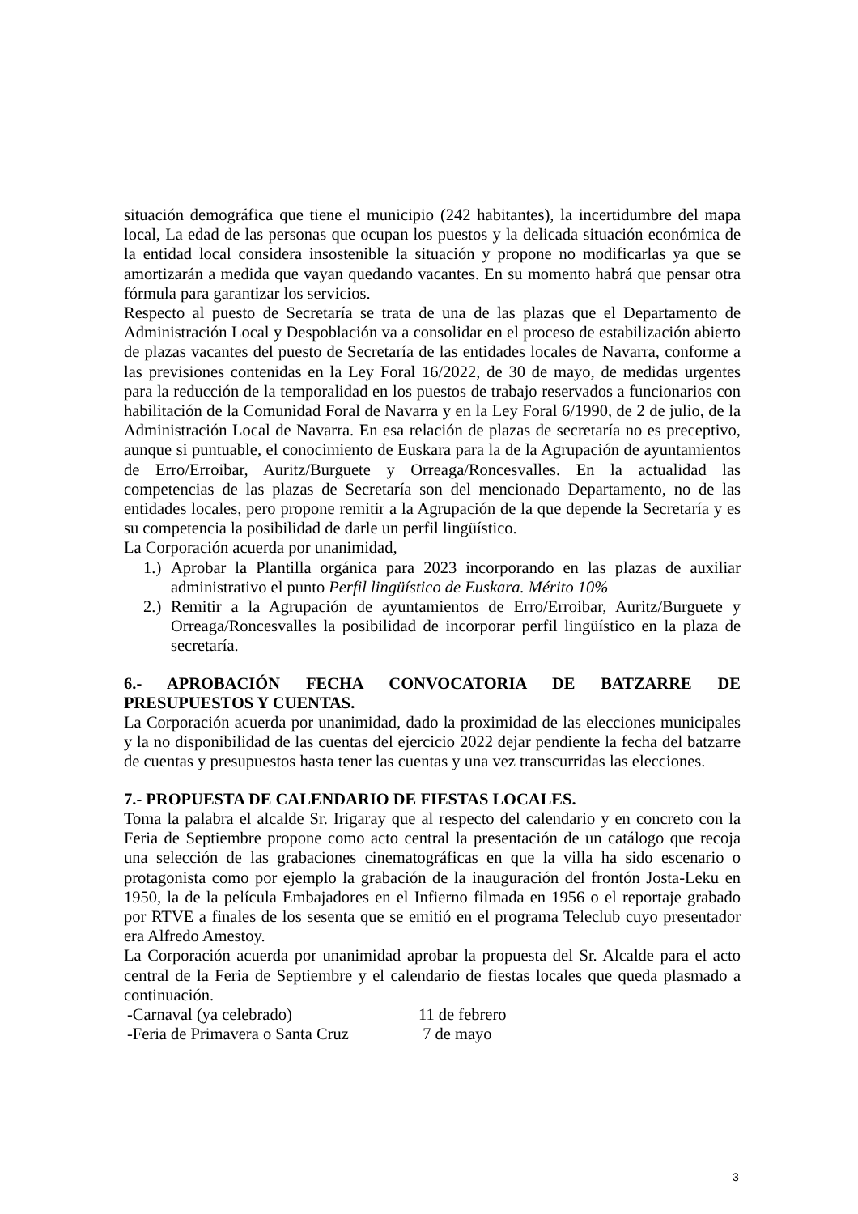situación demográfica que tiene el municipio (242 habitantes), la incertidumbre del mapa local, La edad de las personas que ocupan los puestos y la delicada situación económica de la entidad local considera insostenible la situación y propone no modificarlas ya que se amortizarán a medida que vayan quedando vacantes. En su momento habrá que pensar otra fórmula para garantizar los servicios.
Respecto al puesto de Secretaría se trata de una de las plazas que el Departamento de Administración Local y Despoblación va a consolidar en el proceso de estabilización abierto de plazas vacantes del puesto de Secretaría de las entidades locales de Navarra, conforme a las previsiones contenidas en la Ley Foral 16/2022, de 30 de mayo, de medidas urgentes para la reducción de la temporalidad en los puestos de trabajo reservados a funcionarios con habilitación de la Comunidad Foral de Navarra y en la Ley Foral 6/1990, de 2 de julio, de la Administración Local de Navarra. En esa relación de plazas de secretaría no es preceptivo, aunque si puntuable, el conocimiento de Euskara para la de la Agrupación de ayuntamientos de Erro/Erroibar, Auritz/Burguete y Orreaga/Roncesvalles. En la actualidad las competencias de las plazas de Secretaría son del mencionado Departamento, no de las entidades locales, pero propone remitir a la Agrupación de la que depende la Secretaría y es su competencia la posibilidad de darle un perfil lingüístico.
La Corporación acuerda por unanimidad,
1.) Aprobar la Plantilla orgánica para 2023 incorporando en las plazas de auxiliar administrativo el punto Perfil lingüístico de Euskara. Mérito 10%
2.) Remitir a la Agrupación de ayuntamientos de Erro/Erroibar, Auritz/Burguete y Orreaga/Roncesvalles la posibilidad de incorporar perfil lingüístico en la plaza de secretaría.
6.- APROBACIÓN FECHA CONVOCATORIA DE BATZARRE DE PRESUPUESTOS Y CUENTAS.
La Corporación acuerda por unanimidad, dado la proximidad de las elecciones municipales y la no disponibilidad de las cuentas del ejercicio 2022 dejar pendiente la fecha del batzarre de cuentas y presupuestos hasta tener las cuentas y una vez transcurridas las elecciones.
7.- PROPUESTA DE CALENDARIO DE FIESTAS LOCALES.
Toma la palabra el alcalde Sr. Irigaray que al respecto del calendario y en concreto con la Feria de Septiembre propone como acto central la presentación de un catálogo que recoja una selección de las grabaciones cinematográficas en que la villa ha sido escenario o protagonista como por ejemplo la grabación de la inauguración del frontón Josta-Leku en 1950, la de la película Embajadores en el Infierno filmada en 1956 o el reportaje grabado por RTVE a finales de los sesenta que se emitió en el programa Teleclub cuyo presentador era Alfredo Amestoy.
La Corporación acuerda por unanimidad aprobar la propuesta del Sr. Alcalde para el acto central de la Feria de Septiembre y el calendario de fiestas locales que queda plasmado a continuación.
-Carnaval (ya celebrado) 11 de febrero
-Feria de Primavera o Santa Cruz 7 de mayo
3